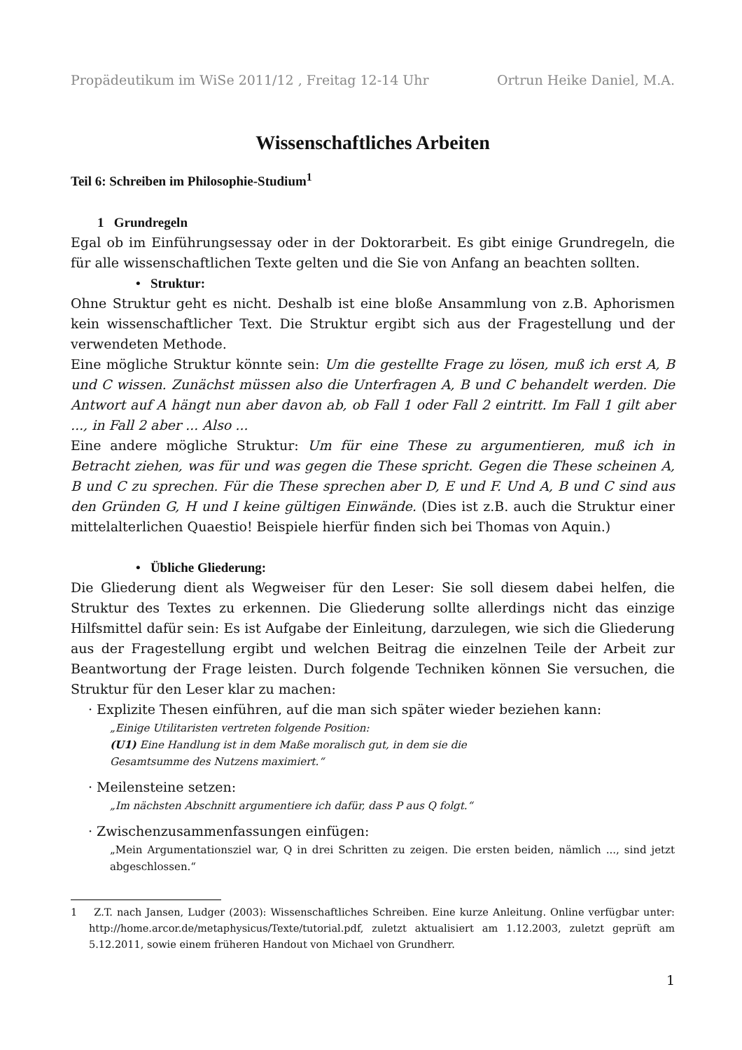Propädeutikum im WiSe 2011/12 , Freitag 12-14 Uhr Ortrun Heike Daniel, M.A.
Wissenschaftliches Arbeiten
Teil 6: Schreiben im Philosophie-Studium<sup>1</sup>
1 Grundregeln
Egal ob im Einführungsessay oder in der Doktorarbeit. Es gibt einige Grundregeln, die für alle wissenschaftlichen Texte gelten und die Sie von Anfang an beachten sollten.
• Struktur:
Ohne Struktur geht es nicht. Deshalb ist eine bloße Ansammlung von z.B. Aphorismen kein wissenschaftlicher Text. Die Struktur ergibt sich aus der Fragestellung und der verwendeten Methode.
Eine mögliche Struktur könnte sein: Um die gestellte Frage zu lösen, muß ich erst A, B und C wissen. Zunächst müssen also die Unterfragen A, B und C behandelt werden. Die Antwort auf A hängt nun aber davon ab, ob Fall 1 oder Fall 2 eintritt. Im Fall 1 gilt aber ..., in Fall 2 aber ... Also ...
Eine andere mögliche Struktur: Um für eine These zu argumentieren, muß ich in Betracht ziehen, was für und was gegen die These spricht. Gegen die These scheinen A, B und C zu sprechen. Für die These sprechen aber D, E und F. Und A, B und C sind aus den Gründen G, H und I keine gültigen Einwände. (Dies ist z.B. auch die Struktur einer mittelalterlichen Quaestio! Beispiele hierfür finden sich bei Thomas von Aquin.)
• Übliche Gliederung:
Die Gliederung dient als Wegweiser für den Leser: Sie soll diesem dabei helfen, die Struktur des Textes zu erkennen. Die Gliederung sollte allerdings nicht das einzige Hilfsmittel dafür sein: Es ist Aufgabe der Einleitung, darzulegen, wie sich die Gliederung aus der Fragestellung ergibt und welchen Beitrag die einzelnen Teile der Arbeit zur Beantwortung der Frage leisten. Durch folgende Techniken können Sie versuchen, die Struktur für den Leser klar zu machen:
· Explizite Thesen einführen, auf die man sich später wieder beziehen kann:
„Einige Utilitaristen vertreten folgende Position:
(U1) Eine Handlung ist in dem Maße moralisch gut, in dem sie die
Gesamtsumme des Nutzens maximiert.“
· Meilensteine setzen:
„Im nächsten Abschnitt argumentiere ich dafür, dass P aus Q folgt.“
· Zwischenzusammenfassungen einfügen:
„Mein Argumentationsziel war, Q in drei Schritten zu zeigen. Die ersten beiden, nämlich ..., sind jetzt abgeschlossen.“
1 Z.T. nach Jansen, Ludger (2003): Wissenschaftliches Schreiben. Eine kurze Anleitung. Online verfügbar unter: http://home.arcor.de/metaphysicus/Texte/tutorial.pdf, zuletzt aktualisiert am 1.12.2003, zuletzt geprüft am 5.12.2011, sowie einem früheren Handout von Michael von Grundherr.
1